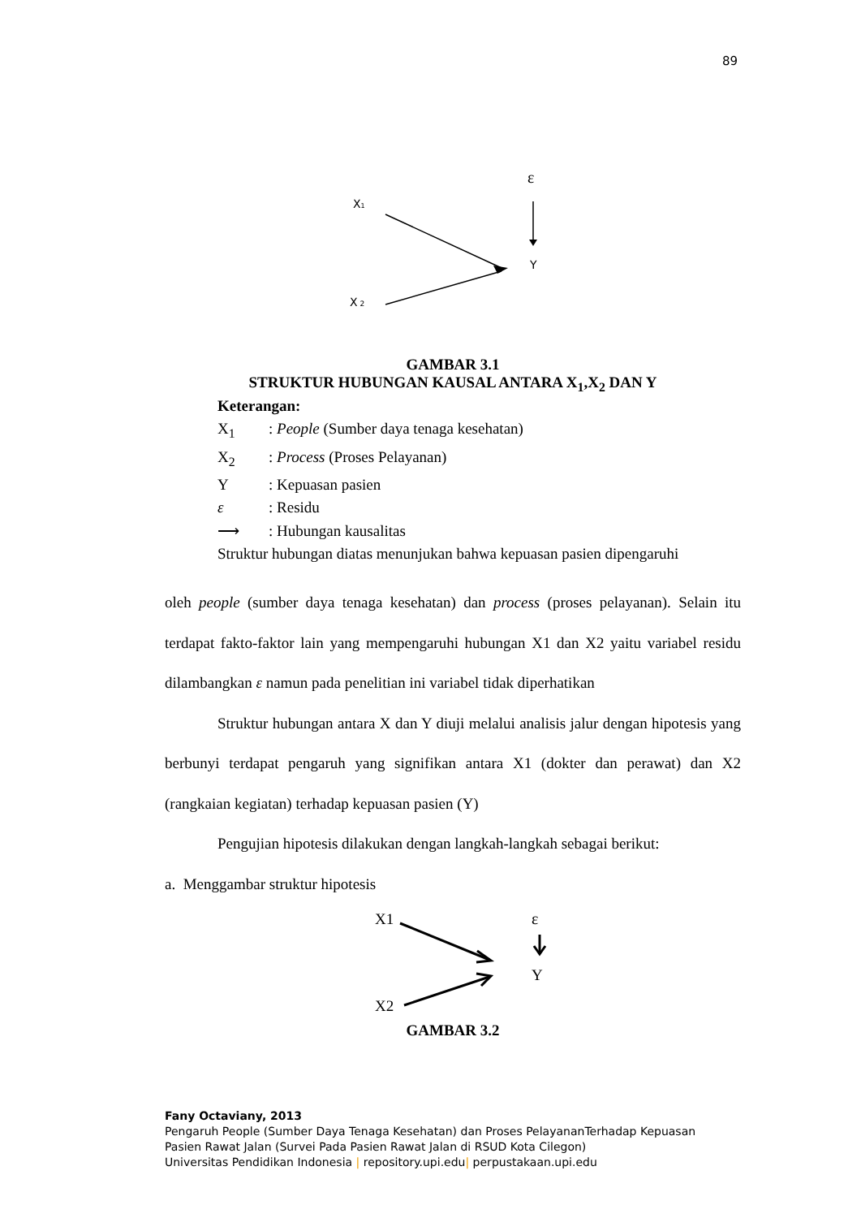89
ε
X1
X 2
Y
GAMBAR 3.1
STRUKTUR HUBUNGAN KAUSAL ANTARA X<sub>1</sub>,X<sub>2</sub> DAN Y
Keterangan:
X<sub>1</sub>: People (Sumber daya tenaga kesehatan)
X<sub>2</sub>: Process (Proses Pelayanan)
Y: Kepuasan pasien
ε: Residu
⟶: Hubungan kausalitas
Struktur hubungan diatas menunjukan bahwa kepuasan pasien dipengaruhi
oleh people (sumber daya tenaga kesehatan) dan process (proses pelayanan). Selain itu terdapat fakto-faktor lain yang mempengaruhi hubungan X1 dan X2 yaitu variabel residu dilambangkan ε namun pada penelitian ini variabel tidak diperhatikan
Struktur hubungan antara X dan Y diuji melalui analisis jalur dengan hipotesis yang berbunyi terdapat pengaruh yang signifikan antara X1 (dokter dan perawat) dan X2 (rangkaian kegiatan) terhadap kepuasan pasien (Y)
Pengujian hipotesis dilakukan dengan langkah-langkah sebagai berikut:
a. Menggambar struktur hipotesis
X1
ε
Y
X2
GAMBAR 3.2
Fany Octaviany, 2013
Pengaruh People (Sumber Daya Tenaga Kesehatan) dan Proses PelayananTerhadap Kepuasan
Pasien Rawat Jalan (Survei Pada Pasien Rawat Jalan di RSUD Kota Cilegon)
Universitas Pendidikan Indonesia | repository.upi.edu| perpustakaan.upi.edu